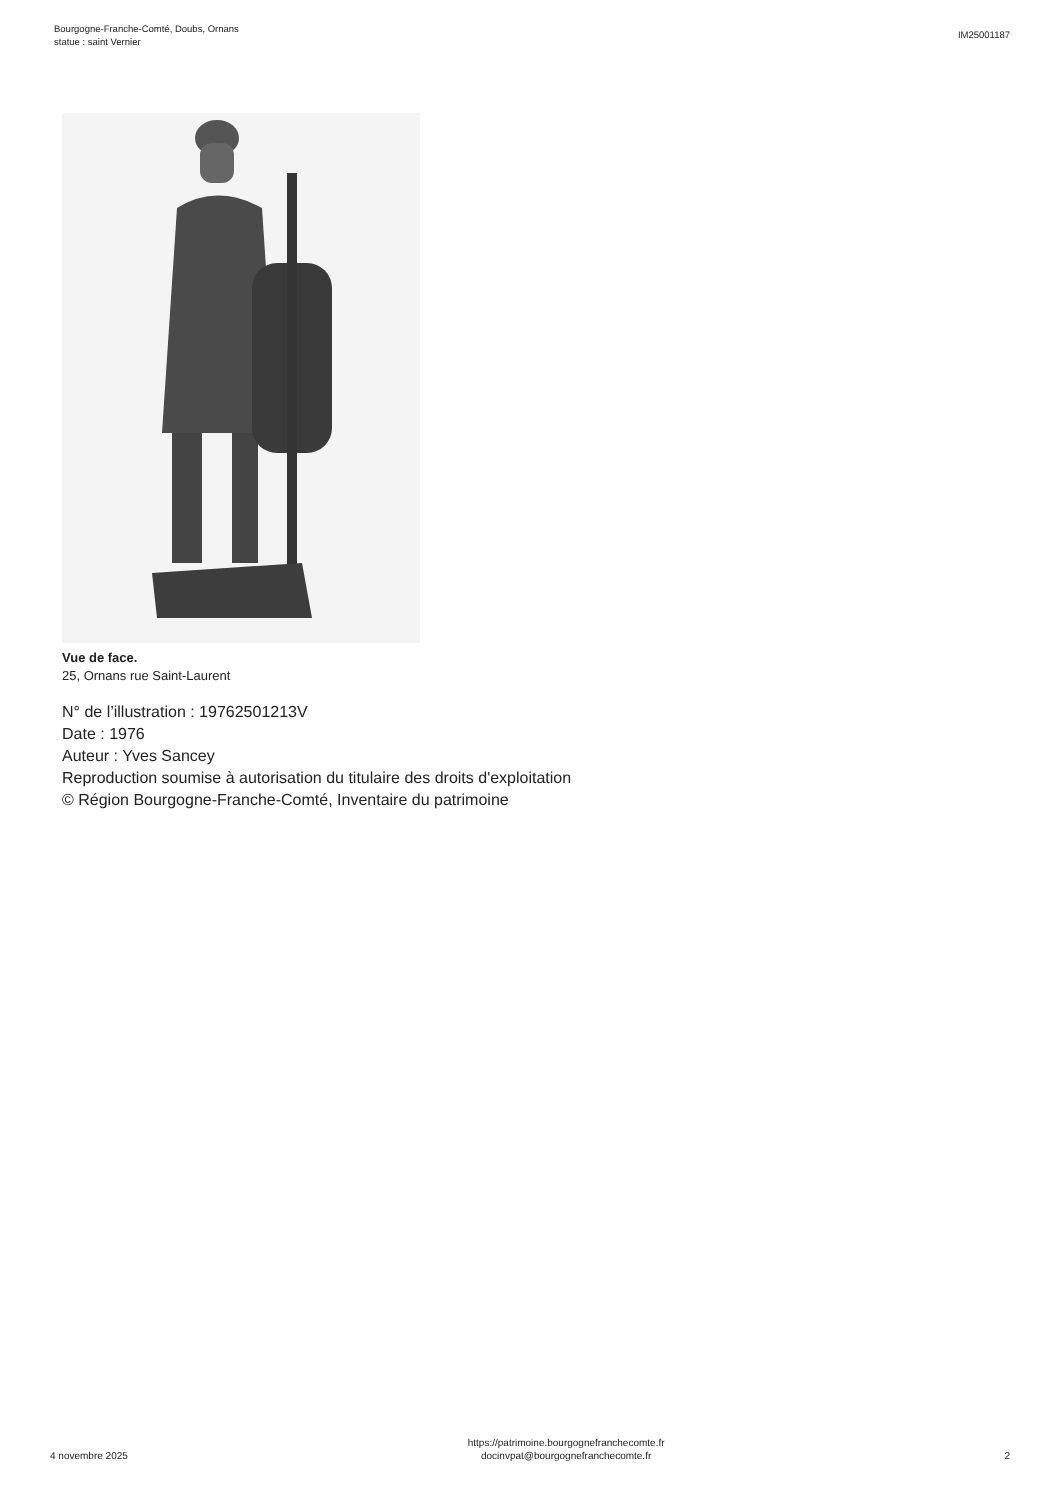Bourgogne-Franche-Comté, Doubs, Ornans
statue : saint Vernier
IM25001187
Vue de face.
25, Ornans rue Saint-Laurent
N° de l’illustration : 19762501213V
Date : 1976
Auteur : Yves Sancey
Reproduction soumise à autorisation du titulaire des droits d'exploitation
© Région Bourgogne-Franche-Comté, Inventaire du patrimoine
4 novembre 2025
https://patrimoine.bourgognefranchecomte.fr
docinvpat@bourgognefranchecomte.fr
2